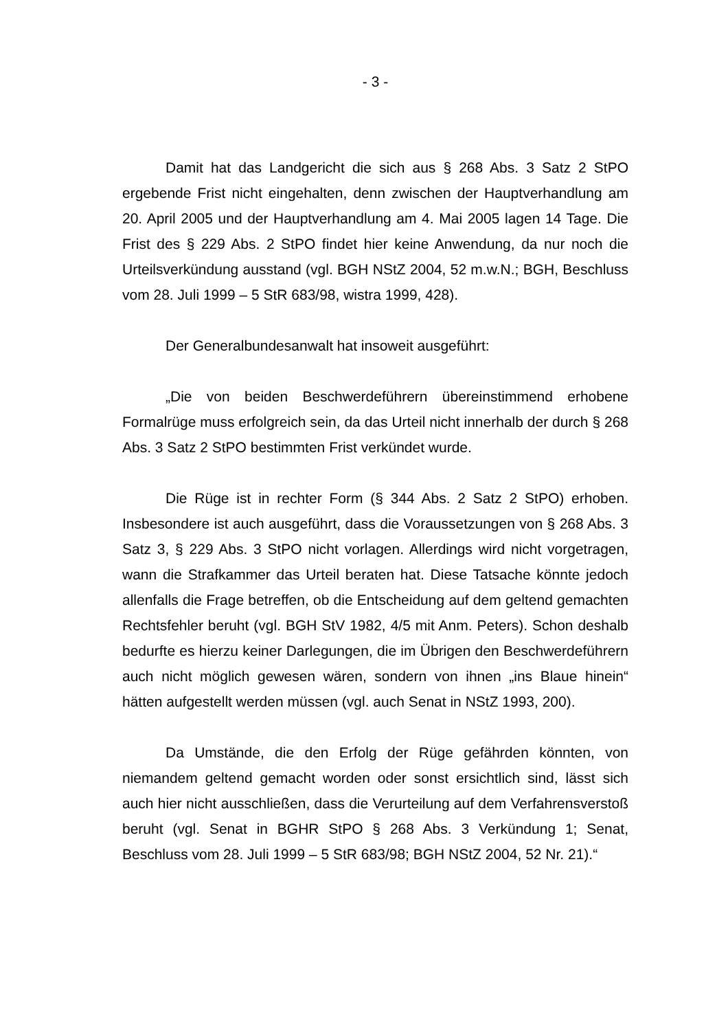- 3 -
Damit hat das Landgericht die sich aus § 268 Abs. 3 Satz 2 StPO ergebende Frist nicht eingehalten, denn zwischen der Hauptverhandlung am 20. April 2005 und der Hauptverhandlung am 4. Mai 2005 lagen 14 Tage. Die Frist des § 229 Abs. 2 StPO findet hier keine Anwendung, da nur noch die Urteilsverkündung ausstand (vgl. BGH NStZ 2004, 52 m.w.N.; BGH, Beschluss vom 28. Juli 1999 – 5 StR 683/98, wistra 1999, 428).
Der Generalbundesanwalt hat insoweit ausgeführt:
„Die von beiden Beschwerdeführern übereinstimmend erhobene Formalrüge muss erfolgreich sein, da das Urteil nicht innerhalb der durch § 268 Abs. 3 Satz 2 StPO bestimmten Frist verkündet wurde.
Die Rüge ist in rechter Form (§ 344 Abs. 2 Satz 2 StPO) erhoben. Insbesondere ist auch ausgeführt, dass die Voraussetzungen von § 268 Abs. 3 Satz 3, § 229 Abs. 3 StPO nicht vorlagen. Allerdings wird nicht vorgetragen, wann die Strafkammer das Urteil beraten hat. Diese Tatsache könnte jedoch allenfalls die Frage betreffen, ob die Entscheidung auf dem geltend gemachten Rechtsfehler beruht (vgl. BGH StV 1982, 4/5 mit Anm. Peters). Schon deshalb bedurfte es hierzu keiner Darlegungen, die im Übrigen den Beschwerdeführern auch nicht möglich gewesen wären, sondern von ihnen „ins Blaue hinein“ hätten aufgestellt werden müssen (vgl. auch Senat in NStZ 1993, 200).
Da Umstände, die den Erfolg der Rüge gefährden könnten, von niemandem geltend gemacht worden oder sonst ersichtlich sind, lässt sich auch hier nicht ausschließen, dass die Verurteilung auf dem Verfahrensverstoß beruht (vgl. Senat in BGHR StPO § 268 Abs. 3 Verkündung 1; Senat, Beschluss vom 28. Juli 1999 – 5 StR 683/98; BGH NStZ 2004, 52 Nr. 21).“